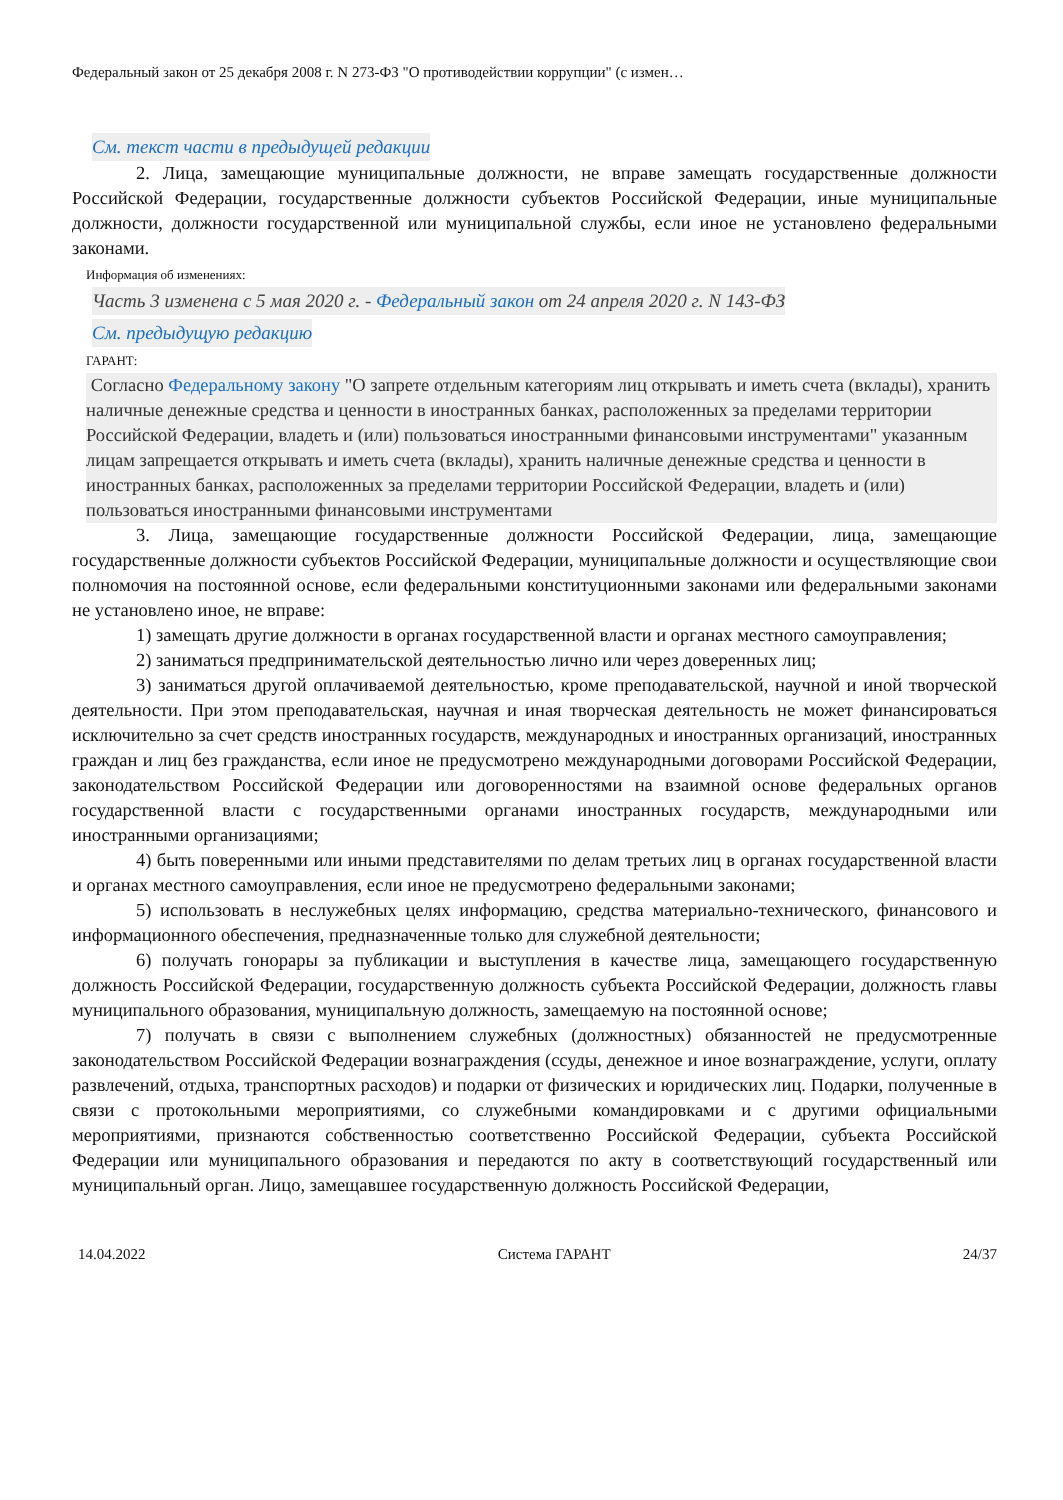Федеральный закон от 25 декабря 2008 г. N 273-ФЗ "О противодействии коррупции" (с измен…
См. текст части в предыдущей редакции
2. Лица, замещающие муниципальные должности, не вправе замещать государственные должности Российской Федерации, государственные должности субъектов Российской Федерации, иные муниципальные должности, должности государственной или муниципальной службы, если иное не установлено федеральными законами.
Информация об изменениях:
Часть 3 изменена с 5 мая 2020 г. - Федеральный закон от 24 апреля 2020 г. N 143-ФЗ
См. предыдущую редакцию
ГАРАНТ:
Согласно Федеральному закону "О запрете отдельным категориям лиц открывать и иметь счета (вклады), хранить наличные денежные средства и ценности в иностранных банках, расположенных за пределами территории Российской Федерации, владеть и (или) пользоваться иностранными финансовыми инструментами" указанным лицам запрещается открывать и иметь счета (вклады), хранить наличные денежные средства и ценности в иностранных банках, расположенных за пределами территории Российской Федерации, владеть и (или) пользоваться иностранными финансовыми инструментами
3. Лица, замещающие государственные должности Российской Федерации, лица, замещающие государственные должности субъектов Российской Федерации, муниципальные должности и осуществляющие свои полномочия на постоянной основе, если федеральными конституционными законами или федеральными законами не установлено иное, не вправе:
1) замещать другие должности в органах государственной власти и органах местного самоуправления;
2) заниматься предпринимательской деятельностью лично или через доверенных лиц;
3) заниматься другой оплачиваемой деятельностью, кроме преподавательской, научной и иной творческой деятельности. При этом преподавательская, научная и иная творческая деятельность не может финансироваться исключительно за счет средств иностранных государств, международных и иностранных организаций, иностранных граждан и лиц без гражданства, если иное не предусмотрено международными договорами Российской Федерации, законодательством Российской Федерации или договоренностями на взаимной основе федеральных органов государственной власти с государственными органами иностранных государств, международными или иностранными организациями;
4) быть поверенными или иными представителями по делам третьих лиц в органах государственной власти и органах местного самоуправления, если иное не предусмотрено федеральными законами;
5) использовать в неслужебных целях информацию, средства материально-технического, финансового и информационного обеспечения, предназначенные только для служебной деятельности;
6) получать гонорары за публикации и выступления в качестве лица, замещающего государственную должность Российской Федерации, государственную должность субъекта Российской Федерации, должность главы муниципального образования, муниципальную должность, замещаемую на постоянной основе;
7) получать в связи с выполнением служебных (должностных) обязанностей не предусмотренные законодательством Российской Федерации вознаграждения (ссуды, денежное и иное вознаграждение, услуги, оплату развлечений, отдыха, транспортных расходов) и подарки от физических и юридических лиц. Подарки, полученные в связи с протокольными мероприятиями, со служебными командировками и с другими официальными мероприятиями, признаются собственностью соответственно Российской Федерации, субъекта Российской Федерации или муниципального образования и передаются по акту в соответствующий государственный или муниципальный орган. Лицо, замещавшее государственную должность Российской Федерации,
14.04.2022 Система ГАРАНТ 24/37